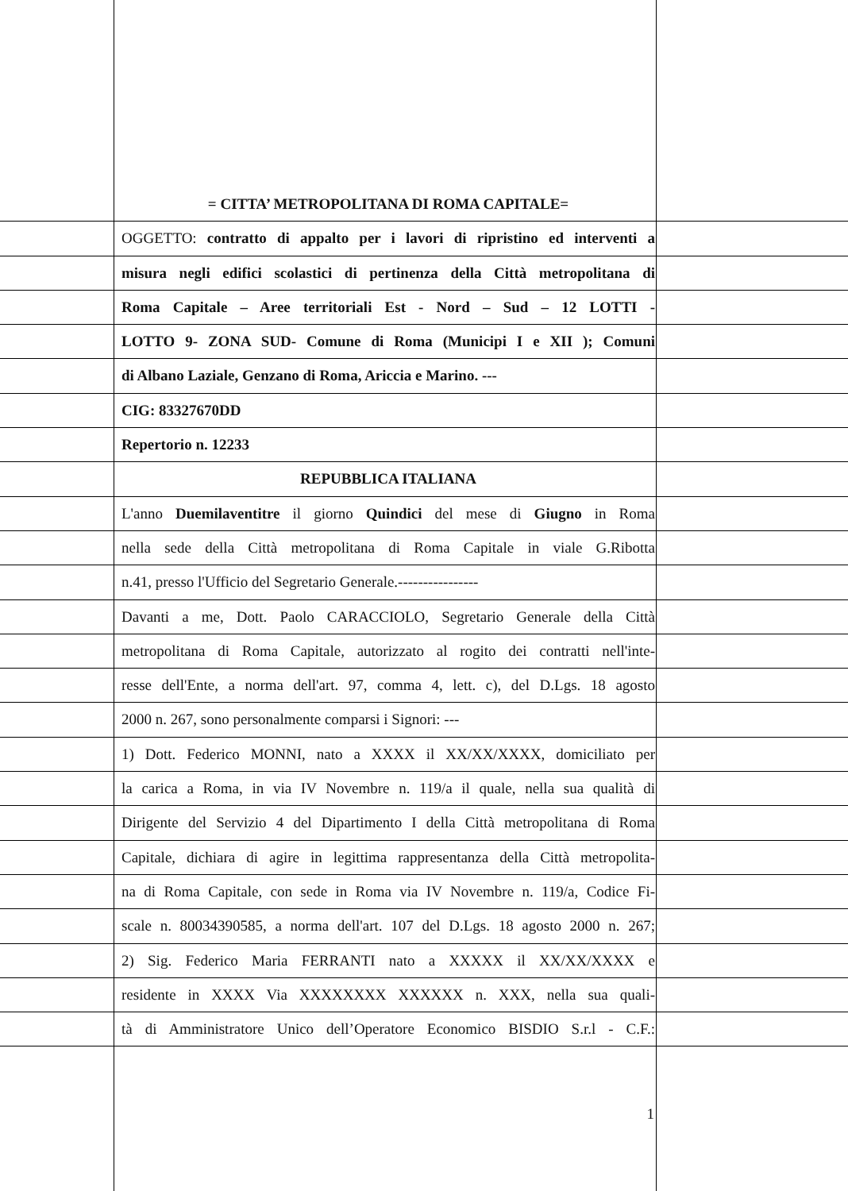= CITTA’ METROPOLITANA DI ROMA CAPITALE=
OGGETTO: contratto di appalto per i lavori di ripristino ed interventi a
misura negli edifici scolastici di pertinenza della Città metropolitana di
Roma Capitale – Aree territoriali Est - Nord – Sud – 12 LOTTI -
LOTTO 9- ZONA SUD- Comune di Roma (Municipi I e XII ); Comuni
di Albano Laziale, Genzano di Roma, Ariccia e Marino. ---
CIG: 83327670DD
Repertorio n. 12233
REPUBBLICA ITALIANA
L'anno Duemilaventitre il giorno Quindici del mese di Giugno in Roma
nella sede della Città metropolitana di Roma Capitale in viale G.Ribotta
n.41, presso l'Ufficio del Segretario Generale.----------------
Davanti a me, Dott. Paolo CARACCIOLO, Segretario Generale della Città
metropolitana di Roma Capitale, autorizzato al rogito dei contratti nell'inte-
resse dell'Ente, a norma dell'art. 97, comma 4, lett. c), del D.Lgs. 18 agosto
2000 n. 267, sono personalmente comparsi i Signori: ---
1) Dott. Federico MONNI, nato a XXXX il XX/XX/XXXX, domiciliato per
la carica a Roma, in via IV Novembre n. 119/a il quale, nella sua qualità di
Dirigente del Servizio 4 del Dipartimento I della Città metropolitana di Roma
Capitale, dichiara di agire in legittima rappresentanza della Città metropolita-
na di Roma Capitale, con sede in Roma via IV Novembre n. 119/a, Codice Fi-
scale n. 80034390585, a norma dell'art. 107 del D.Lgs. 18 agosto 2000 n. 267;
2) Sig. Federico Maria FERRANTI nato a XXXXX il XX/XX/XXXX e
residente in XXXX Via XXXXXXXX XXXXXX n. XXX, nella sua quali-
tà di Amministratore Unico dell’Operatore Economico BISDIO S.r.l - C.F.:
1